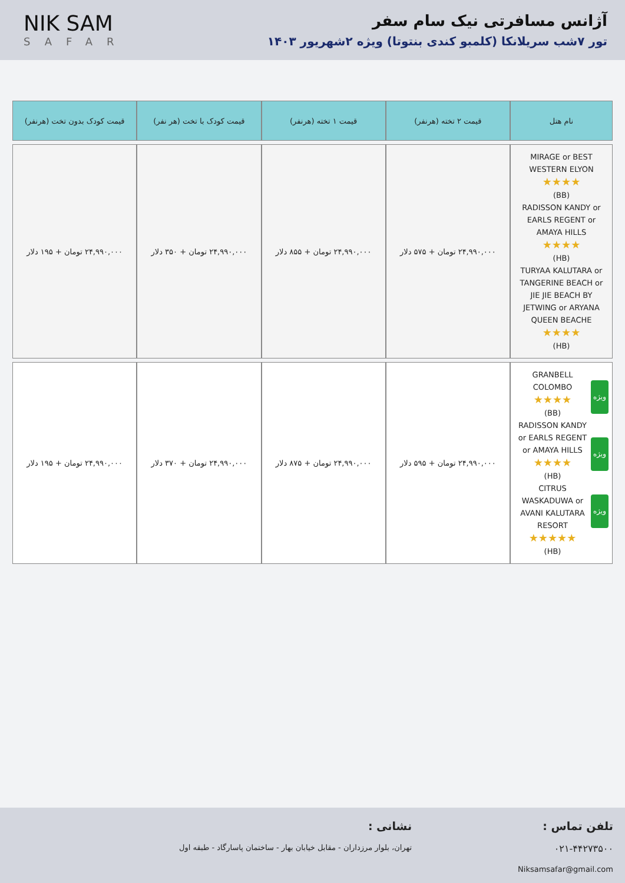آژانس مسافرتی نیک سام سفر
تور ۷شب سریلانکا (کلمبو کندی بنتوتا) ویژه ۲شهریور ۱۴۰۳
NIK SAM
SAFAR
| نام هتل | قیمت ۲ تخته (هرنفر) | قیمت ۱ تخته (هرنفر) | قیمت کودک با تخت (هر نفر) | قیمت کودک بدون تخت (هرنفر) |
| --- | --- | --- | --- | --- |
| MIRAGE or BEST WESTERN ELYON ★★★★ (BB) RADISSON KANDY or EARLS REGENT or AMAYA HILLS ★★★★ (HB) TURYAA KALUTARA or TANGERINE BEACH or JIE JIE BEACH BY JETWING or ARYANA QUEEN BEACHE ★★★★ (HB) | ۲۴,۹۹۰,۰۰۰ تومان + ۵۷۵ دلار | ۲۴,۹۹۰,۰۰۰ تومان + ۸۵۵ دلار | ۲۴,۹۹۰,۰۰۰ تومان + ۳۵۰ دلار | ۲۴,۹۹۰,۰۰۰ تومان + ۱۹۵ دلار |
| ویژه ویژه ویژه GRANBELL COLOMBO ★★★★ (BB) RADISSON KANDY or EARLS REGENT or AMAYA HILLS ★★★★ (HB) CITRUS WASKADUWA or AVANI KALUTARA RESORT ★★★★★ (HB) | ۲۴,۹۹۰,۰۰۰ تومان + ۵۹۵ دلار | ۲۴,۹۹۰,۰۰۰ تومان + ۸۷۵ دلار | ۲۴,۹۹۰,۰۰۰ تومان + ۳۷۰ دلار | ۲۴,۹۹۰,۰۰۰ تومان + ۱۹۵ دلار |
تلفن تماس :
۰۲۱-۴۴۲۷۳۵۰۰
Niksamsafar@gmail.com
نشانی :
تهران، بلوار مرزداران - مقابل خیابان بهار - ساختمان پاسارگاد - طبقه اول